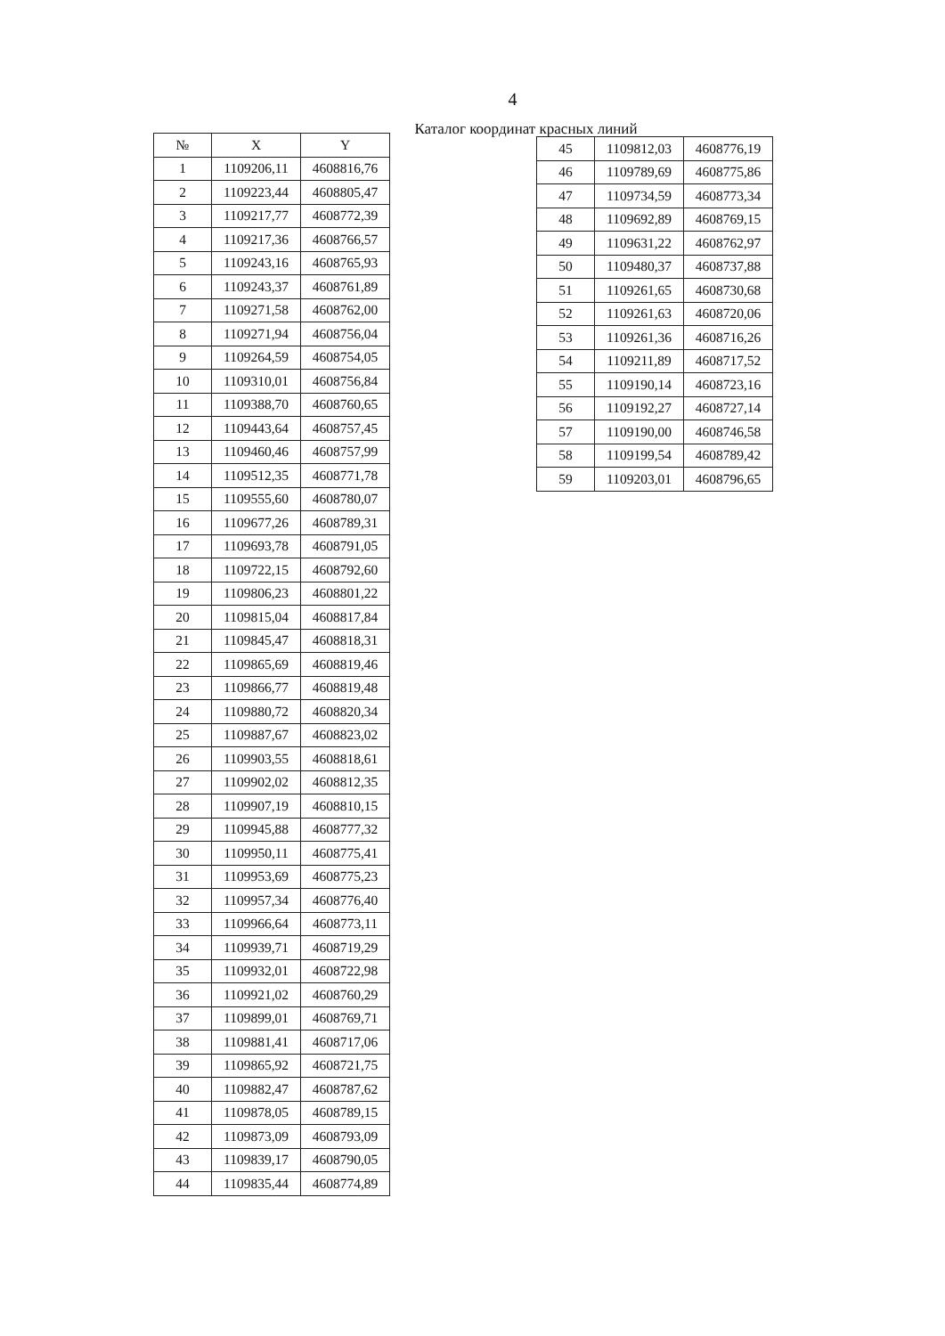4
Каталог координат красных линий
| № | X | Y |
| --- | --- | --- |
| 1 | 1109206,11 | 4608816,76 |
| 2 | 1109223,44 | 4608805,47 |
| 3 | 1109217,77 | 4608772,39 |
| 4 | 1109217,36 | 4608766,57 |
| 5 | 1109243,16 | 4608765,93 |
| 6 | 1109243,37 | 4608761,89 |
| 7 | 1109271,58 | 4608762,00 |
| 8 | 1109271,94 | 4608756,04 |
| 9 | 1109264,59 | 4608754,05 |
| 10 | 1109310,01 | 4608756,84 |
| 11 | 1109388,70 | 4608760,65 |
| 12 | 1109443,64 | 4608757,45 |
| 13 | 1109460,46 | 4608757,99 |
| 14 | 1109512,35 | 4608771,78 |
| 15 | 1109555,60 | 4608780,07 |
| 16 | 1109677,26 | 4608789,31 |
| 17 | 1109693,78 | 4608791,05 |
| 18 | 1109722,15 | 4608792,60 |
| 19 | 1109806,23 | 4608801,22 |
| 20 | 1109815,04 | 4608817,84 |
| 21 | 1109845,47 | 4608818,31 |
| 22 | 1109865,69 | 4608819,46 |
| 23 | 1109866,77 | 4608819,48 |
| 24 | 1109880,72 | 4608820,34 |
| 25 | 1109887,67 | 4608823,02 |
| 26 | 1109903,55 | 4608818,61 |
| 27 | 1109902,02 | 4608812,35 |
| 28 | 1109907,19 | 4608810,15 |
| 29 | 1109945,88 | 4608777,32 |
| 30 | 1109950,11 | 4608775,41 |
| 31 | 1109953,69 | 4608775,23 |
| 32 | 1109957,34 | 4608776,40 |
| 33 | 1109966,64 | 4608773,11 |
| 34 | 1109939,71 | 4608719,29 |
| 35 | 1109932,01 | 4608722,98 |
| 36 | 1109921,02 | 4608760,29 |
| 37 | 1109899,01 | 4608769,71 |
| 38 | 1109881,41 | 4608717,06 |
| 39 | 1109865,92 | 4608721,75 |
| 40 | 1109882,47 | 4608787,62 |
| 41 | 1109878,05 | 4608789,15 |
| 42 | 1109873,09 | 4608793,09 |
| 43 | 1109839,17 | 4608790,05 |
| 44 | 1109835,44 | 4608774,89 |
| 45 | 1109812,03 | 4608776,19 |
| 46 | 1109789,69 | 4608775,86 |
| 47 | 1109734,59 | 4608773,34 |
| 48 | 1109692,89 | 4608769,15 |
| 49 | 1109631,22 | 4608762,97 |
| 50 | 1109480,37 | 4608737,88 |
| 51 | 1109261,65 | 4608730,68 |
| 52 | 1109261,63 | 4608720,06 |
| 53 | 1109261,36 | 4608716,26 |
| 54 | 1109211,89 | 4608717,52 |
| 55 | 1109190,14 | 4608723,16 |
| 56 | 1109192,27 | 4608727,14 |
| 57 | 1109190,00 | 4608746,58 |
| 58 | 1109199,54 | 4608789,42 |
| 59 | 1109203,01 | 4608796,65 |